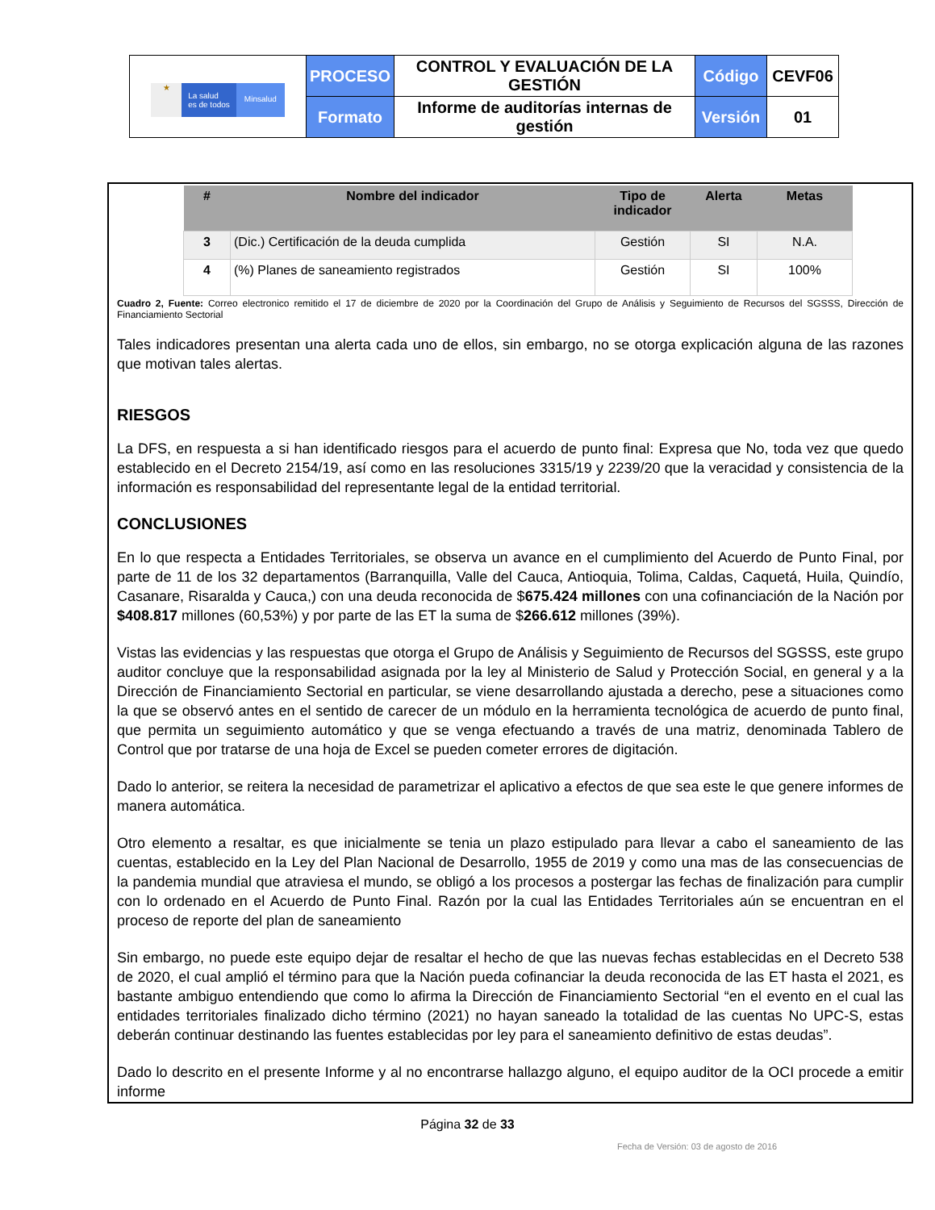| ★ La salud es de todos Minsalud | PROCESO | CONTROL Y EVALUACIÓN DE LA GESTIÓN | Código | CEVF06 |
| | Formato | Informe de auditorías internas de gestión | Versión | 01 |
| # | Nombre del indicador | Tipo de indicador | Alerta | Metas |
| --- | --- | --- | --- | --- |
| 3 | (Dic.) Certificación de la deuda cumplida | Gestión | SI | N.A. |
| 4 | (%) Planes de saneamiento registrados | Gestión | SI | 100% |
Cuadro 2, Fuente: Correo electronico remitido el 17 de diciembre de 2020 por la Coordinación del Grupo de Análisis y Seguimiento de Recursos del SGSSS, Dirección de Financiamiento Sectorial
Tales indicadores presentan una alerta cada uno de ellos, sin embargo, no se otorga explicación alguna de las razones que motivan tales alertas.
RIESGOS
La DFS, en respuesta a si han identificado riesgos para el acuerdo de punto final: Expresa que No, toda vez que quedo establecido en el Decreto 2154/19, así como en las resoluciones 3315/19 y 2239/20 que la veracidad y consistencia de la información es responsabilidad del representante legal de la entidad territorial.
CONCLUSIONES
En lo que respecta a Entidades Territoriales, se observa un avance en el cumplimiento del Acuerdo de Punto Final, por parte de 11 de los 32 departamentos (Barranquilla, Valle del Cauca, Antioquia, Tolima, Caldas, Caquetá, Huila, Quindío, Casanare, Risaralda y Cauca,) con una deuda reconocida de $675.424 millones con una cofinanciación de la Nación por $408.817 millones (60,53%) y por parte de las ET la suma de $266.612 millones (39%).
Vistas las evidencias y las respuestas que otorga el Grupo de Análisis y Seguimiento de Recursos del SGSSS, este grupo auditor concluye que la responsabilidad asignada por la ley al Ministerio de Salud y Protección Social, en general y a la Dirección de Financiamiento Sectorial en particular, se viene desarrollando ajustada a derecho, pese a situaciones como la que se observó antes en el sentido de carecer de un módulo en la herramienta tecnológica de acuerdo de punto final, que permita un seguimiento automático y que se venga efectuando a través de una matriz, denominada Tablero de Control que por tratarse de una hoja de Excel se pueden cometer errores de digitación.
Dado lo anterior, se reitera la necesidad de parametrizar el aplicativo a efectos de que sea este le que genere informes de manera automática.
Otro elemento a resaltar, es que inicialmente se tenia un plazo estipulado para llevar a cabo el saneamiento de las cuentas, establecido en la Ley del Plan Nacional de Desarrollo, 1955 de 2019 y como una mas de las consecuencias de la pandemia mundial que atraviesa el mundo, se obligó a los procesos a postergar las fechas de finalización para cumplir con lo ordenado en el Acuerdo de Punto Final. Razón por la cual las Entidades Territoriales aún se encuentran en el proceso de reporte del plan de saneamiento
Sin embargo, no puede este equipo dejar de resaltar el hecho de que las nuevas fechas establecidas en el Decreto 538 de 2020, el cual amplió el término para que la Nación pueda cofinanciar la deuda reconocida de las ET hasta el 2021, es bastante ambiguo entendiendo que como lo afirma la Dirección de Financiamiento Sectorial “en el evento en el cual las entidades territoriales finalizado dicho término (2021) no hayan saneado la totalidad de las cuentas No UPC-S, estas deberán continuar destinando las fuentes establecidas por ley para el saneamiento definitivo de estas deudas”.
Dado lo descrito en el presente Informe y al no encontrarse hallazgo alguno, el equipo auditor de la OCI procede a emitir informe
Página 32 de 33
Fecha de Versión: 03 de agosto de 2016